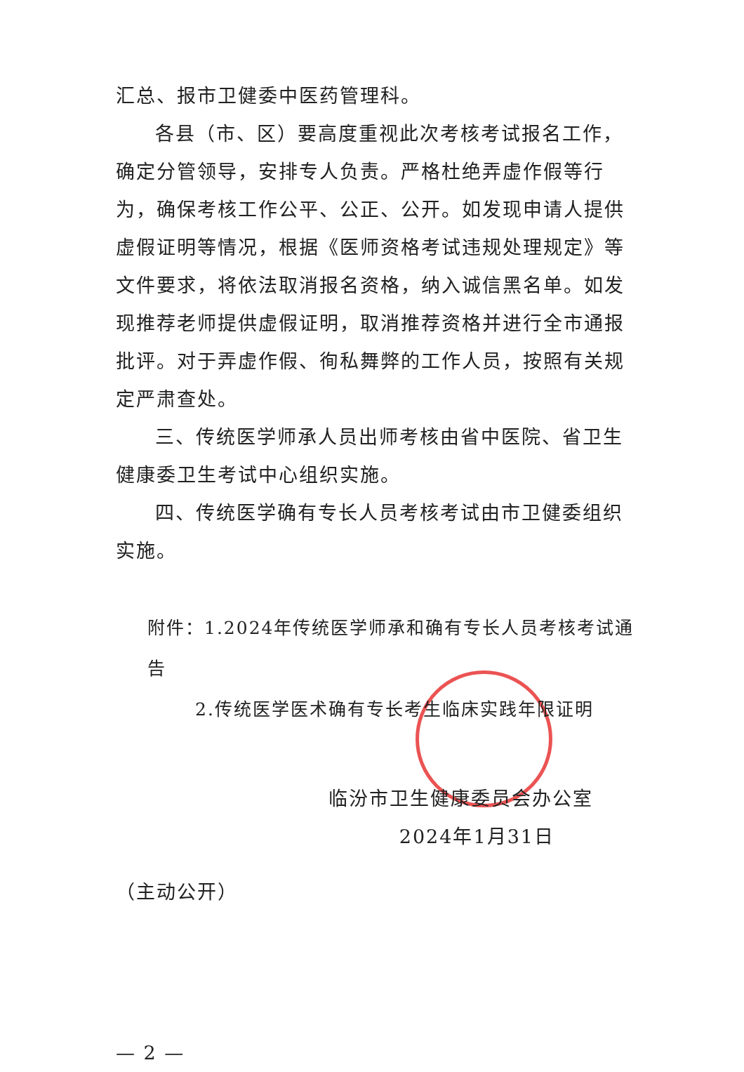汇总、报市卫健委中医药管理科。
各县（市、区）要高度重视此次考核考试报名工作，确定分管领导，安排专人负责。严格杜绝弄虚作假等行为，确保考核工作公平、公正、公开。如发现申请人提供虚假证明等情况，根据《医师资格考试违规处理规定》等文件要求，将依法取消报名资格，纳入诚信黑名单。如发现推荐老师提供虚假证明，取消推荐资格并进行全市通报批评。对于弄虚作假、徇私舞弊的工作人员，按照有关规定严肃查处。
三、传统医学师承人员出师考核由省中医院、省卫生健康委卫生考试中心组织实施。
四、传统医学确有专长人员考核考试由市卫健委组织实施。
附件：1.2024年传统医学师承和确有专长人员考核考试通告
2.传统医学医术确有专长考生临床实践年限证明
临汾市卫生健康委员会办公室
2024年1月31日
（主动公开）
— 2 —